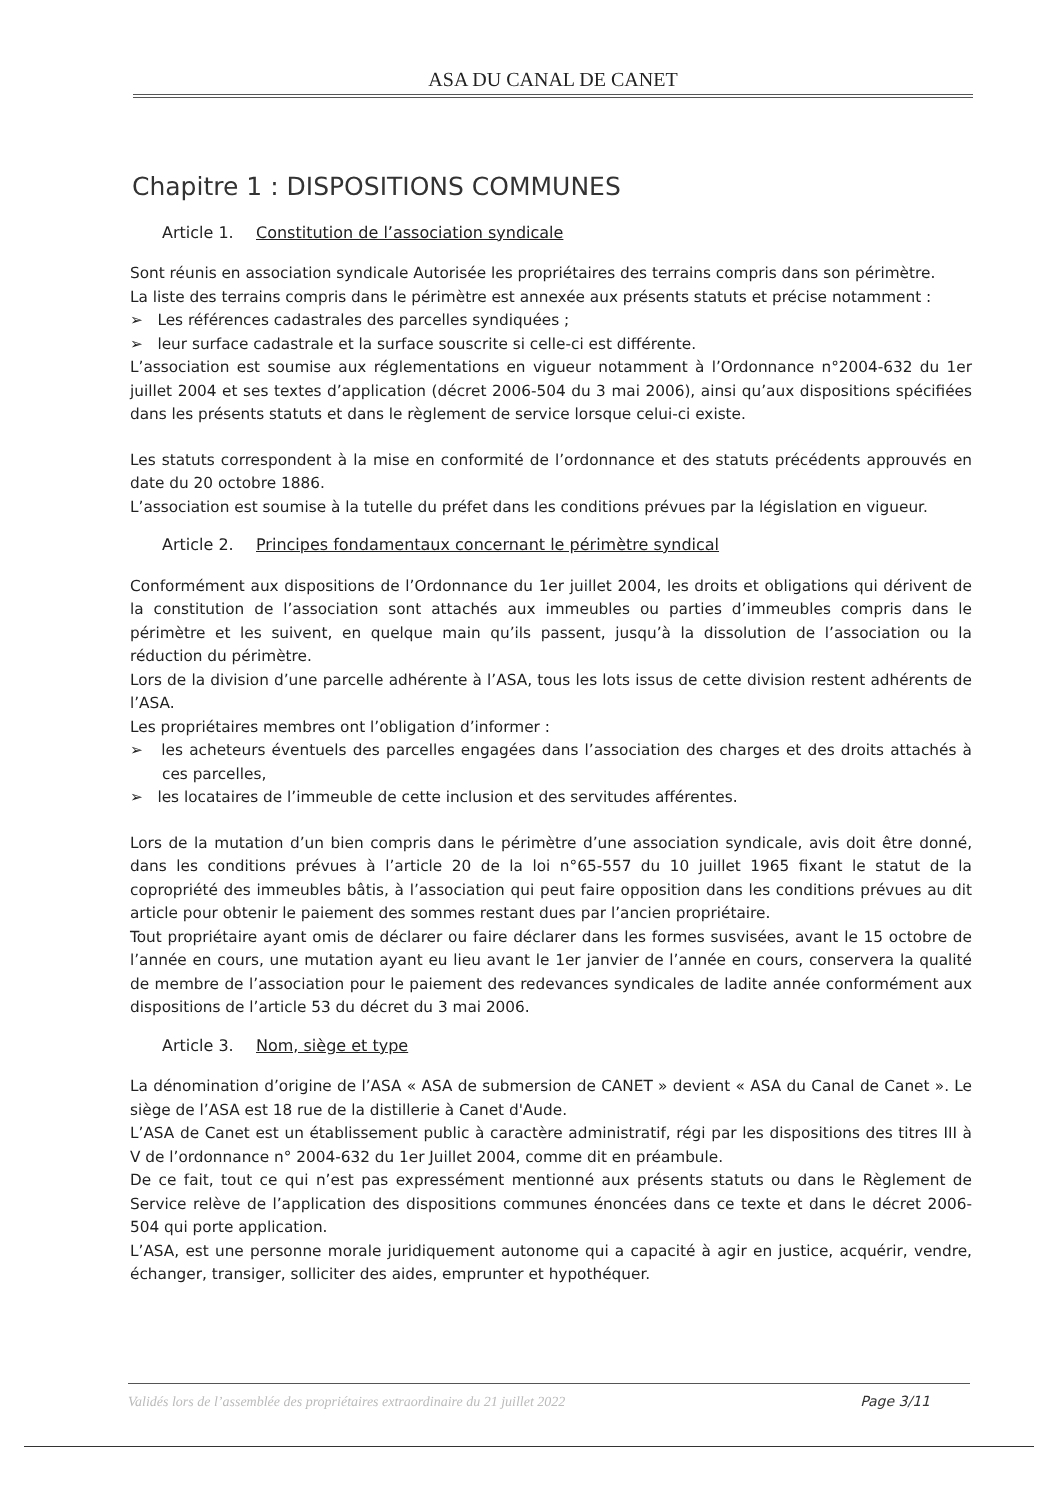ASA DU CANAL DE CANET
Chapitre 1 : DISPOSITIONS COMMUNES
Article 1. Constitution de l’association syndicale
Sont réunis en association syndicale Autorisée les propriétaires des terrains compris dans son périmètre.
La liste des terrains compris dans le périmètre est annexée aux présents statuts et précise notamment :
➢ Les références cadastrales des parcelles syndiquées ;
➢ leur surface cadastrale et la surface souscrite si celle-ci est différente.
L’association est soumise aux réglementations en vigueur notamment à l’Ordonnance n°2004-632 du 1er juillet 2004 et ses textes d’application (décret 2006-504 du 3 mai 2006), ainsi qu’aux dispositions spécifiées dans les présents statuts et dans le règlement de service lorsque celui-ci existe.
Les statuts correspondent à la mise en conformité de l’ordonnance et des statuts précédents approuvés en date du 20 octobre 1886.
L’association est soumise à la tutelle du préfet dans les conditions prévues par la législation en vigueur.
Article 2. Principes fondamentaux concernant le périmètre syndical
Conformément aux dispositions de l’Ordonnance du 1er juillet 2004, les droits et obligations qui dérivent de la constitution de l’association sont attachés aux immeubles ou parties d’immeubles compris dans le périmètre et les suivent, en quelque main qu’ils passent, jusqu’à la dissolution de l’association ou la réduction du périmètre.
Lors de la division d’une parcelle adhérente à l’ASA, tous les lots issus de cette division restent adhérents de l’ASA.
Les propriétaires membres ont l’obligation d’informer :
➢ les acheteurs éventuels des parcelles engagées dans l’association des charges et des droits attachés à ces parcelles,
➢ les locataires de l’immeuble de cette inclusion et des servitudes afférentes.
Lors de la mutation d’un bien compris dans le périmètre d’une association syndicale, avis doit être donné, dans les conditions prévues à l’article 20 de la loi n°65-557 du 10 juillet 1965 fixant le statut de la copropriété des immeubles bâtis, à l’association qui peut faire opposition dans les conditions prévues au dit article pour obtenir le paiement des sommes restant dues par l’ancien propriétaire.
Tout propriétaire ayant omis de déclarer ou faire déclarer dans les formes susvisées, avant le 15 octobre de l’année en cours, une mutation ayant eu lieu avant le 1er janvier de l’année en cours, conservera la qualité de membre de l’association pour le paiement des redevances syndicales de ladite année conformément aux dispositions de l’article 53 du décret du 3 mai 2006.
Article 3. Nom, siège et type
La dénomination d’origine de l’ASA « ASA de submersion de CANET » devient « ASA du Canal de Canet ». Le siège de l’ASA est 18 rue de la distillerie à Canet d'Aude.
L’ASA de Canet est un établissement public à caractère administratif, régi par les dispositions des titres III à V de l’ordonnance n° 2004-632 du 1er Juillet 2004, comme dit en préambule.
De ce fait, tout ce qui n’est pas expressément mentionné aux présents statuts ou dans le Règlement de Service relève de l’application des dispositions communes énoncées dans ce texte et dans le décret 2006-504 qui porte application.
L’ASA, est une personne morale juridiquement autonome qui a capacité à agir en justice, acquérir, vendre, échanger, transiger, solliciter des aides, emprunter et hypothéquer.
Validés lors de l’assemblée des propriétaires extraordinaire du 21 juillet 2022 Page 3/11